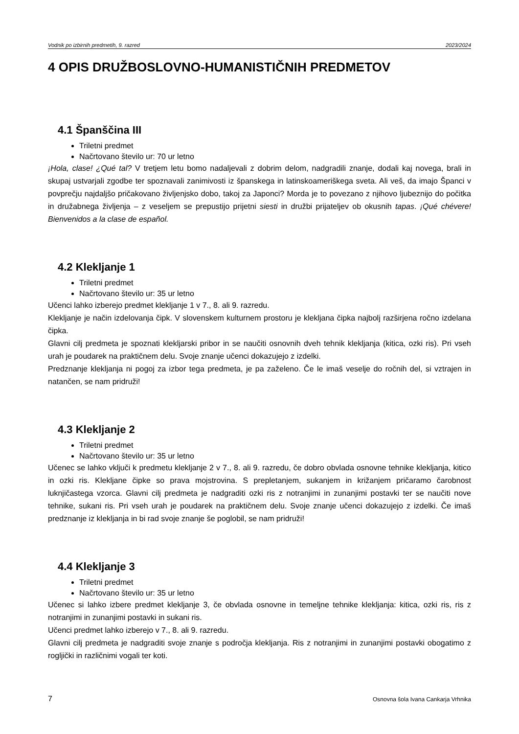Vodnik po izbirnih predmetih, 9. razred 2023/2024
4 OPIS DRUŽBOSLOVNO-HUMANISTIČNIH PREDMETOV
4.1 Španščina III
Triletni predmet
Načrtovano število ur: 70 ur letno
¡Hola, clase! ¿Qué tal? V tretjem letu bomo nadaljevali z dobrim delom, nadgradili znanje, dodali kaj novega, brali in skupaj ustvarjali zgodbe ter spoznavali zanimivosti iz španskega in latinskoameriškega sveta. Ali veš, da imajo Španci v povprečju najdaljšo pričakovano življenjsko dobo, takoj za Japonci? Morda je to povezano z njihovo ljubeznijo do počitka in družabnega življenja – z veseljem se prepustijo prijetni siesti in družbi prijateljev ob okusnih tapas. ¡Qué chévere! Bienvenidos a la clase de español.
4.2 Klekljanje 1
Triletni predmet
Načrtovano število ur: 35 ur letno
Učenci lahko izberejo predmet klekljanje 1 v 7., 8. ali 9. razredu.
Klekljanje je način izdelovanja čipk. V slovenskem kulturnem prostoru je klekljana čipka najbolj razširjena ročno izdelana čipka.
Glavni cilj predmeta je spoznati klekljarski pribor in se naučiti osnovnih dveh tehnik klekljanja (kitica, ozki ris). Pri vseh urah je poudarek na praktičnem delu. Svoje znanje učenci dokazujejo z izdelki.
Predznanje klekljanja ni pogoj za izbor tega predmeta, je pa zaželeno. Če le imaš veselje do ročnih del, si vztrajen in natančen, se nam pridruži!
4.3 Klekljanje 2
Triletni predmet
Načrtovano število ur: 35 ur letno
Učenec se lahko vključi k predmetu klekljanje 2 v 7., 8. ali 9. razredu, če dobro obvlada osnovne tehnike klekljanja, kitico in ozki ris. Klekljane čipke so prava mojstrovina. S prepletanjem, sukanjem in križanjem pričaramo čarobnost luknjičastega vzorca. Glavni cilj predmeta je nadgraditi ozki ris z notranjimi in zunanjimi postavki ter se naučiti nove tehnike, sukani ris. Pri vseh urah je poudarek na praktičnem delu. Svoje znanje učenci dokazujejo z izdelki. Če imaš predznanje iz klekljanja in bi rad svoje znanje še poglobil, se nam pridruži!
4.4 Klekljanje 3
Triletni predmet
Načrtovano število ur: 35 ur letno
Učenec si lahko izbere predmet klekljanje 3, če obvlada osnovne in temeljne tehnike klekljanja: kitica, ozki ris, ris z notranjimi in zunanjimi postavki in sukani ris.
Učenci predmet lahko izberejo v 7., 8. ali 9. razredu.
Glavni cilj predmeta je nadgraditi svoje znanje s področja klekljanja. Ris z notranjimi in zunanjimi postavki obogatimo z rogljički in različnimi vogali ter koti.
7 Osnovna šola Ivana Cankarja Vrhnika